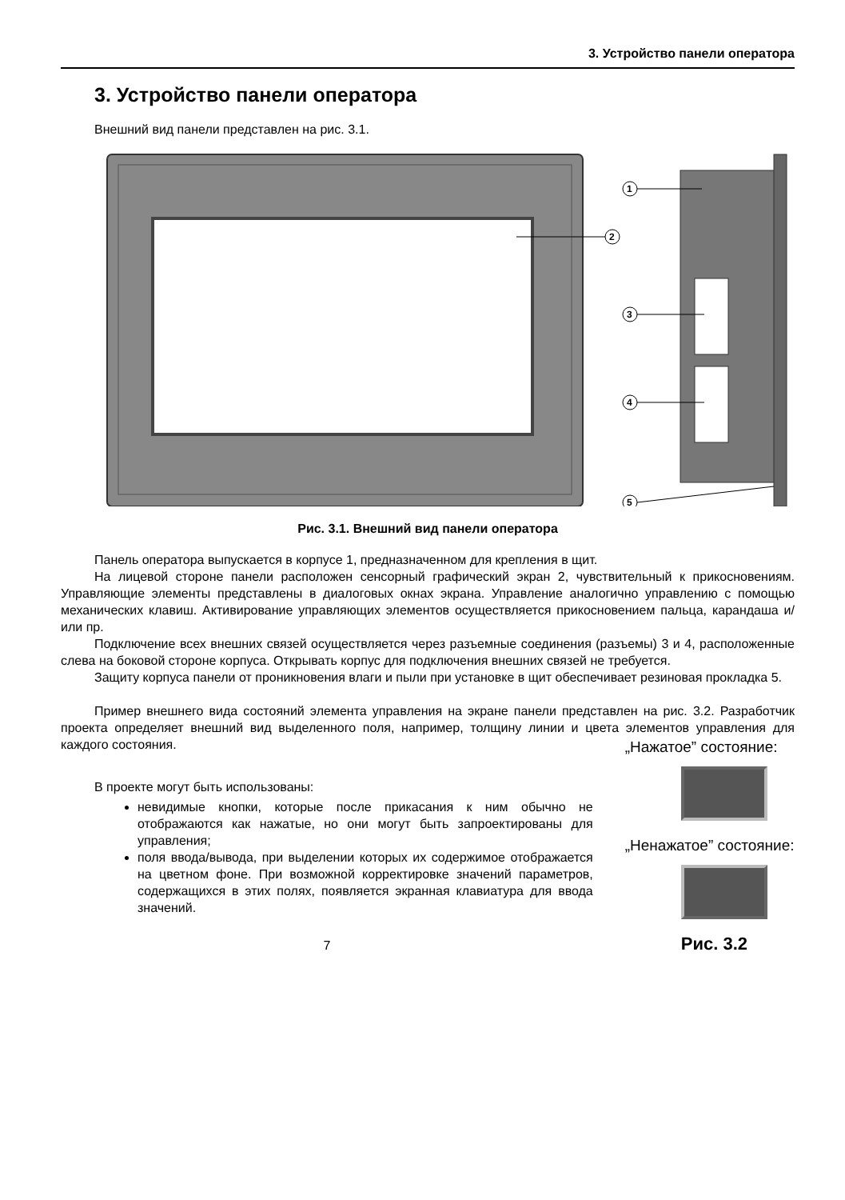3. Устройство панели оператора
3. Устройство панели оператора
Внешний вид панели представлен на рис. 3.1.
1
2
3
4
5
Рис. 3.1. Внешний вид панели оператора
Панель оператора выпускается в корпусе 1, предназначенном для крепления в щит.
На лицевой стороне панели расположен сенсорный графический экран 2, чувствительный к прикосновениям. Управляющие элементы представлены в диалоговых окнах экрана. Управление аналогично управлению с помощью механических клавиш. Активирование управляющих элементов осуществляется прикосновением пальца, карандаша и/или пр.
Подключение всех внешних связей осуществляется через разъемные соединения (разъемы) 3 и 4, расположенные слева на боковой стороне корпуса. Открывать корпус для подключения внешних связей не требуется.
Защиту корпуса панели от проникновения влаги и пыли при установке в щит обеспечивает резиновая прокладка 5.
Пример внешнего вида состояний элемента управления на экране панели представлен на рис. 3.2. Разработчик проекта определяет внешний вид выделенного поля, например, толщину линии и цвета элементов управления для каждого состояния.
В проекте могут быть использованы:
невидимые кнопки, которые после прикасания к ним обычно не отображаются как нажатые, но они могут быть запроектированы для управления;
поля ввода/вывода, при выделении которых их содержимое отображается на цветном фоне. При возможной корректировке значений параметров, содержащихся в этих полях, появляется экранная клавиатура для ввода значений.
7
„Нажатое” состояние:
„Ненажатое” состояние:
Рис. 3.2